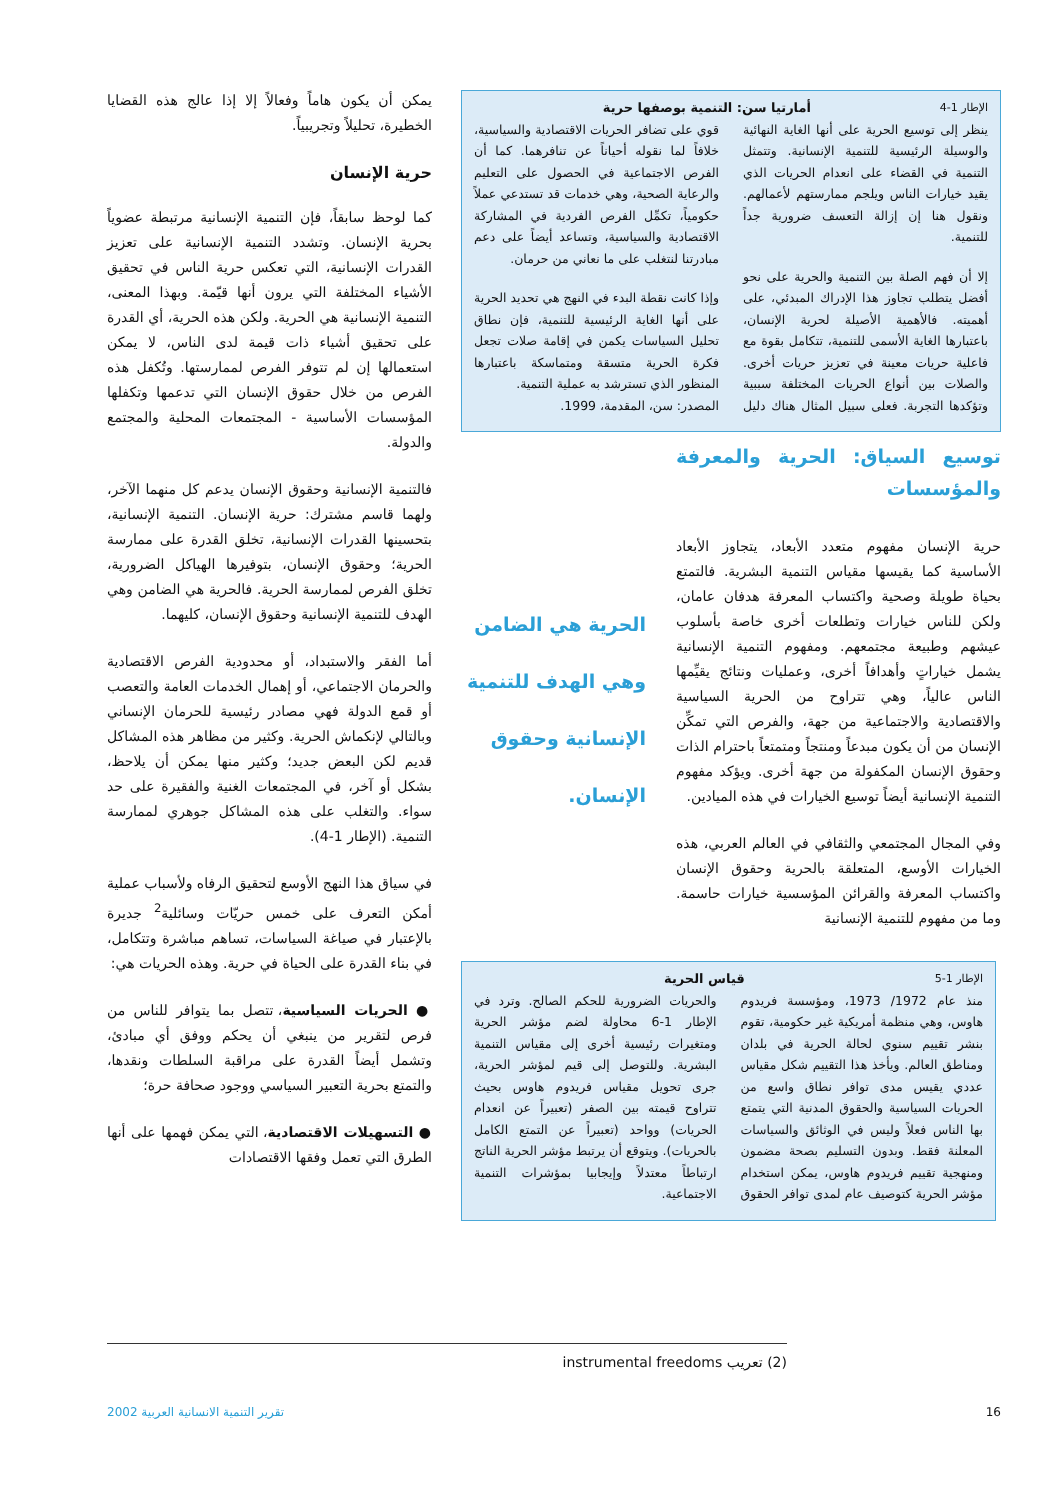الإطار 1-4 أمارتيا سن: التنمية بوصفها حرية
ينظر إلى توسيع الحرية على أنها الغاية النهائية والوسيلة الرئيسية للتنمية الإنسانية. وتتمثل التنمية في القضاء على انعدام الحريات الذي يقيد خيارات الناس ويلجم ممارستهم لأعمالهم. ونقول هنا إن إزالة التعسف ضرورية جداً للتنمية.
إلا أن فهم الصلة بين التنمية والحرية على نحو أفضل يتطلب تجاوز هذا الإدراك المبدئي، على أهميته. فالأهمية الأصيلة لحرية الإنسان، باعتبارها الغاية الأسمى للتنمية، تتكامل بقوة مع فاعلية حريات معينة في تعزيز حريات أخرى. والصلات بين أنواع الحريات المختلفة سببية وتؤكدها التجربة. فعلى سبيل المثال هناك دليل قوي على تضافر الحريات الاقتصادية والسياسية، خلافاً لما نقوله أحياناً عن تنافرهما. كما أن الفرص الاجتماعية في الحصول على التعليم والرعاية الصحية، وهي خدمات قد تستدعي عملاً حكومياً، تكمِّل الفرص الفردية في المشاركة الاقتصادية والسياسية، وتساعد أيضاً على دعم مبادرتنا لنتغلب على ما نعاني من حرمان.
وإذا كانت نقطة البدء في النهج هي تحديد الحرية على أنها الغاية الرئيسية للتنمية، فإن نطاق تحليل السياسات يكمن في إقامة صلات تجعل فكرة الحرية متسقة ومتماسكة باعتبارها المنظور الذي تسترشد به عملية التنمية.
المصدر: سن، المقدمة، 1999.
توسيع السياق: الحرية والمعرفة والمؤسسات
حرية الإنسان مفهوم متعدد الأبعاد، يتجاوز الأبعاد الأساسية كما يقيسها مقياس التنمية البشرية. فالتمتع بحياة طويلة وصحية واكتساب المعرفة هدفان عامان، ولكن للناس خيارات وتطلعات أخرى خاصة بأسلوب عيشهم وطبيعة مجتمعهم. ومفهوم التنمية الإنسانية يشمل خياراتٍ وأهدافاً أخرى، وعمليات ونتائج يقيِّمها الناس عالياً، وهي تتراوح من الحرية السياسية والاقتصادية والاجتماعية من جهة، والفرص التي تمكِّن الإنسان من أن يكون مبدعاً ومنتجاً ومتمتعاً باحترام الذات وحقوق الإنسان المكفولة من جهة أخرى. ويؤكد مفهوم التنمية الإنسانية أيضاً توسيع الخيارات في هذه الميادين.
وفي المجال المجتمعي والثقافي في العالم العربي، هذه الخيارات الأوسع، المتعلقة بالحرية وحقوق الإنسان واكتساب المعرفة والقرائن المؤسسية خيارات حاسمة. وما من مفهوم للتنمية الإنسانية
الحرية هي الضامن وهي الهدف للتنمية الإنسانية وحقوق الإنسان.
الإطار 1-5 قياس الحرية
منذ عام 1972/ 1973، ومؤسسة فريدوم هاوس، وهي منظمة أمريكية غير حكومية، تقوم بنشر تقييم سنوي لحالة الحرية في بلدان ومناطق العالم. ويأخذ هذا التقييم شكل مقياس عددي يقيس مدى توافر نطاق واسع من الحريات السياسية والحقوق المدنية التي يتمتع بها الناس فعلاً وليس في الوثائق والسياسات المعلنة فقط. وبدون التسليم بصحة مضمون ومنهجية تقييم فريدوم هاوس، يمكن استخدام مؤشر الحرية كتوصيف عام لمدى توافر الحقوق والحريات الضرورية للحكم الصالح. وترد في الإطار 1-6 محاولة لضم مؤشر الحرية ومتغيرات رئيسية أخرى إلى مقياس التنمية البشرية. وللتوصل إلى قيم لمؤشر الحرية، جرى تحويل مقياس فريدوم هاوس بحيث تتراوح قيمته بين الصفر (تعبيراً عن انعدام الحريات) وواحد (تعبيراً عن التمتع الكامل بالحريات). ويتوقع أن يرتبط مؤشر الحرية الناتج ارتباطاً معتدلاً وإيجابيا بمؤشرات التنمية الاجتماعية.
يمكن أن يكون هاماً وفعالاً إلا إذا عالج هذه القضايا الخطيرة، تحليلاً وتجريبياً.
حرية الإنسان
كما لوحظ سابقاً، فإن التنمية الإنسانية مرتبطة عضوياً بحرية الإنسان. وتشدد التنمية الإنسانية على تعزيز القدرات الإنسانية، التي تعكس حرية الناس في تحقيق الأشياء المختلفة التي يرون أنها قيّمة. وبهذا المعنى، التنمية الإنسانية هي الحرية. ولكن هذه الحرية، أي القدرة على تحقيق أشياء ذات قيمة لدى الناس، لا يمكن استعمالها إن لم تتوفر الفرص لممارستها. وتُكفل هذه الفرص من خلال حقوق الإنسان التي تدعمها وتكفلها المؤسسات الأساسية - المجتمعات المحلية والمجتمع والدولة.
فالتنمية الإنسانية وحقوق الإنسان يدعم كل منهما الآخر، ولهما قاسم مشترك: حرية الإنسان. التنمية الإنسانية، بتحسينها القدرات الإنسانية، تخلق القدرة على ممارسة الحرية؛ وحقوق الإنسان، بتوفيرها الهياكل الضرورية، تخلق الفرص لممارسة الحرية. فالحرية هي الضامن وهي الهدف للتنمية الإنسانية وحقوق الإنسان، كليهما.
أما الفقر والاستبداد، أو محدودية الفرص الاقتصادية والحرمان الاجتماعي، أو إهمال الخدمات العامة والتعصب أو قمع الدولة فهي مصادر رئيسية للحرمان الإنساني وبالتالي لإنكماش الحرية. وكثير من مظاهر هذه المشاكل قديم لكن البعض جديد؛ وكثير منها يمكن أن يلاحظ، بشكل أو آخر، في المجتمعات الغنية والفقيرة على حد سواء. والتغلب على هذه المشاكل جوهري لممارسة التنمية. (الإطار 1-4).
في سياق هذا النهج الأوسع لتحقيق الرفاه ولأسباب عملية أمكن التعرف على خمس حريّات وسائلية<sup>2</sup> جديرة بالإعتبار في صياغة السياسات، تساهم مباشرة وتتكامل، في بناء القدرة على الحياة في حرية. وهذه الحريات هي:
● الحريات السياسية، تتصل بما يتوافر للناس من فرص لتقرير من ينبغي أن يحكم ووفق أي مبادئ، وتشمل أيضاً القدرة على مراقبة السلطات ونقدها، والتمتع بحرية التعبير السياسي ووجود صحافة حرة؛
● التسهيلات الاقتصادية، التي يمكن فهمها على أنها الطرق التي تعمل وفقها الاقتصادات
(2) تعريب instrumental freedoms
16 تقرير التنمية الانسانية العربية 2002